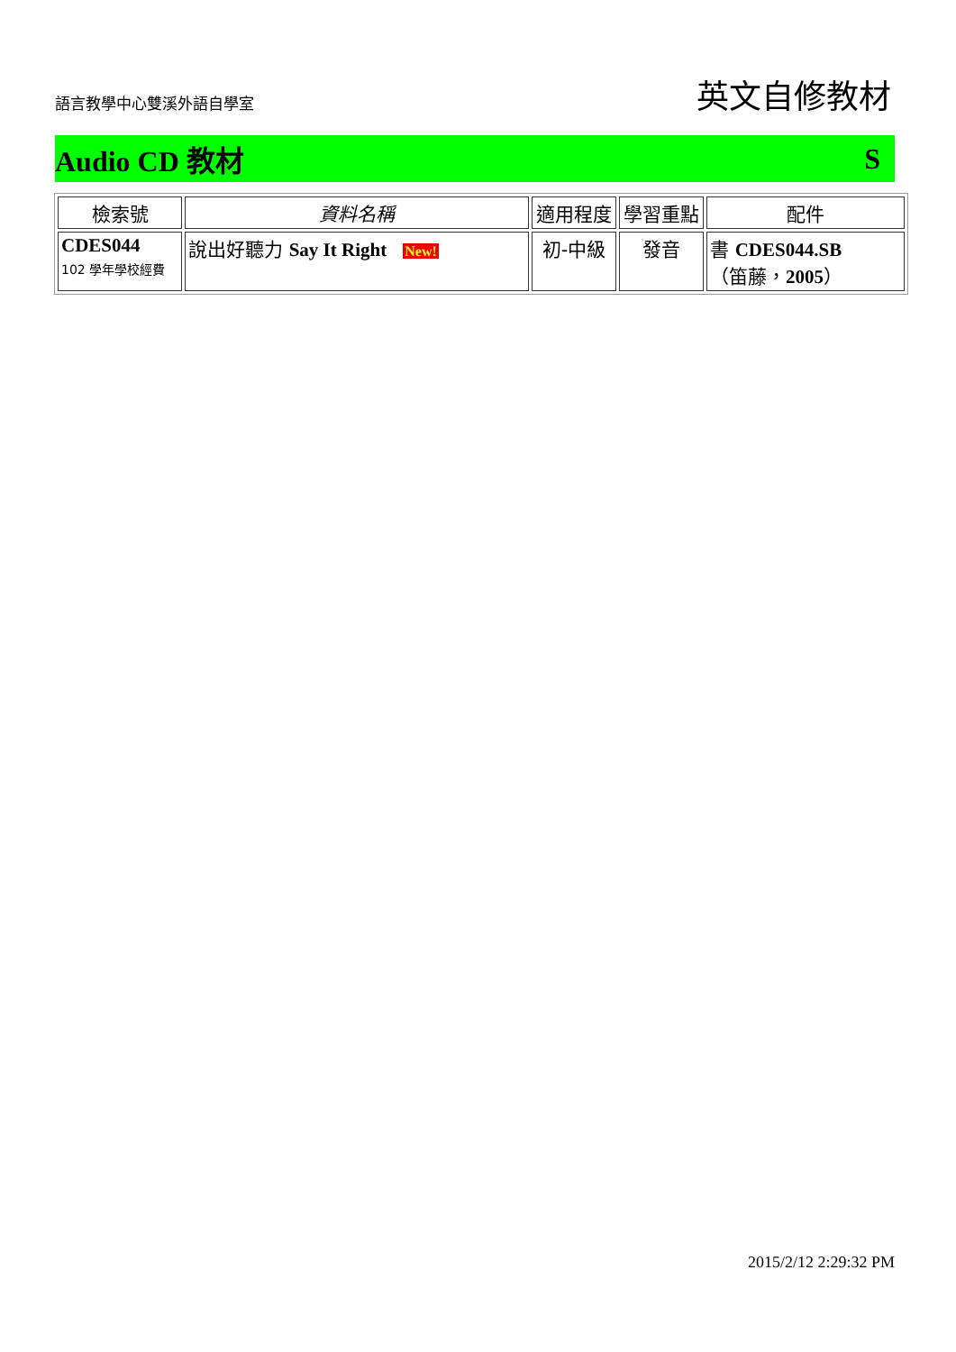語言教學中心雙溪外語自學室 英文自修教材
Audio CD 教材 S
| 檢索號 | 資料名稱 | 適用程度 | 學習重點 | 配件 |
| --- | --- | --- | --- | --- |
| CDES044 102 學年學校經費 | 說出好聽力 Say It Right New! | 初-中級 | 發音 | 書 CDES044.SB （笛藤， 2005 ） |
2015/2/12 2:29:32 PM